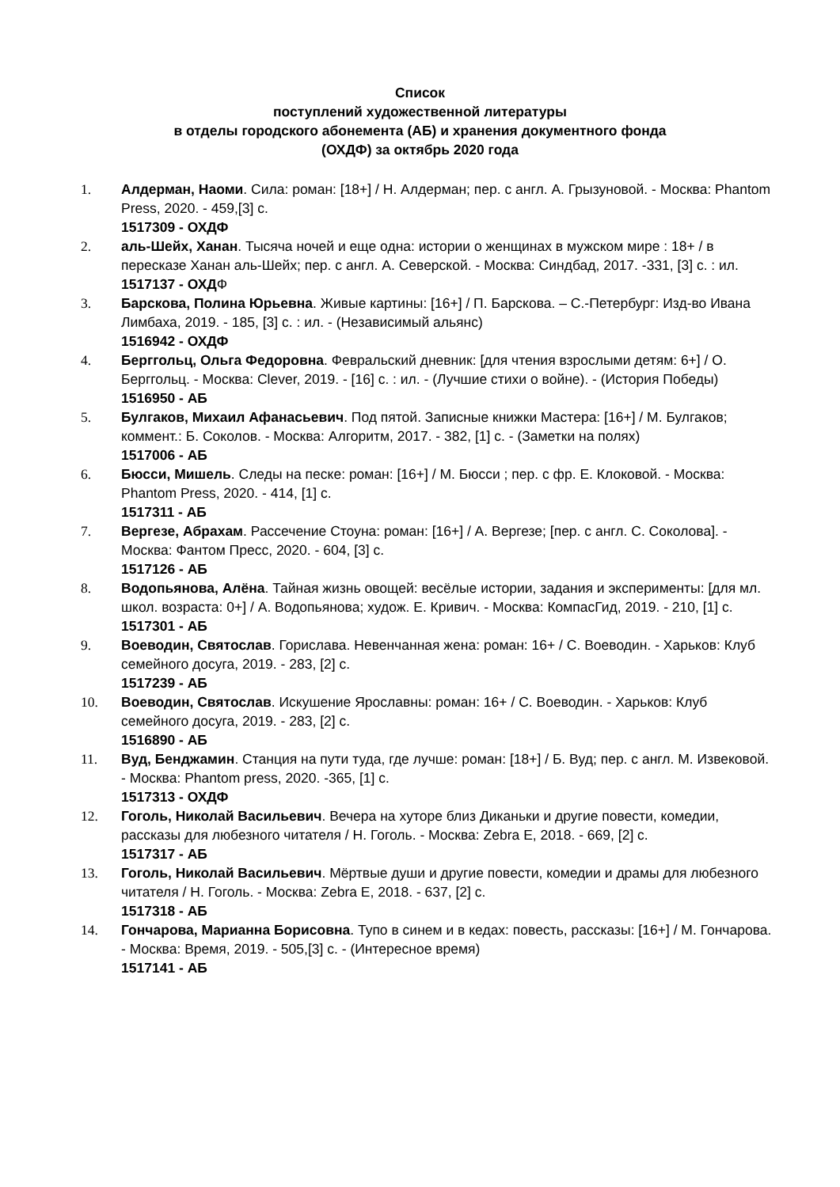Список
поступлений художественной литературы
в отделы городского абонемента (АБ) и хранения документного фонда
(ОХДФ) за октябрь 2020 года
1. Алдерман, Наоми. Сила: роман: [18+] / Н. Алдерман; пер. с англ. А. Грызуновой. - Москва: Phantom Press, 2020. - 459,[3] с.
1517309 - ОХДФ
2. аль-Шейх, Ханан. Тысяча ночей и еще одна: истории о женщинах в мужском мире : 18+ / в пересказе Ханан аль-Шейх; пер. с англ. А. Северской. - Москва: Синдбад, 2017. -331, [3] с. : ил.
1517137 - ОХДФ
3. Барскова, Полина Юрьевна. Живые картины: [16+] / П. Барскова. – С.-Петербург: Изд-во Ивана Лимбаха, 2019. - 185, [3] с. : ил. - (Независимый альянс)
1516942 - ОХДФ
4. Берггольц, Ольга Федоровна. Февральский дневник: [для чтения взрослыми детям: 6+] / О. Берггольц. - Москва: Clever, 2019. - [16] с. : ил. - (Лучшие стихи о войне). - (История Победы)
1516950 - АБ
5. Булгаков, Михаил Афанасьевич. Под пятой. Записные книжки Мастера: [16+] / М. Булгаков; коммент.: Б. Соколов. - Москва: Алгоритм, 2017. - 382, [1] с. - (Заметки на полях)
1517006 - АБ
6. Бюсси, Мишель. Следы на песке: роман: [16+] / М. Бюсси ; пер. с фр. Е. Клоковой. - Москва: Phantom Press, 2020. - 414, [1] с.
1517311 - АБ
7. Вергезе, Абрахам. Рассечение Стоуна: роман: [16+] / А. Вергезе; [пер. с англ. С. Соколова]. - Москва: Фантом Пресс, 2020. - 604, [3] с.
1517126 - АБ
8. Водопьянова, Алёна. Тайная жизнь овощей: весёлые истории, задания и эксперименты: [для мл. школ. возраста: 0+] / А. Водопьянова; худож. Е. Кривич. - Москва: КомпасГид, 2019. - 210, [1] с.
1517301 - АБ
9. Воеводин, Святослав. Горислава. Невенчанная жена: роман: 16+ / С. Воеводин. - Харьков: Клуб семейного досуга, 2019. - 283, [2] с.
1517239 - АБ
10. Воеводин, Святослав. Искушение Ярославны: роман: 16+ / С. Воеводин. - Харьков: Клуб семейного досуга, 2019. - 283, [2] с.
1516890 - АБ
11. Вуд, Бенджамин. Станция на пути туда, где лучше: роман: [18+] / Б. Вуд; пер. с англ. М. Извековой. - Москва: Phantom press, 2020. -365, [1] с.
1517313 - ОХДФ
12. Гоголь, Николай Васильевич. Вечера на хуторе близ Диканьки и другие повести, комедии, рассказы для любезного читателя / Н. Гоголь. - Москва: Zebra E, 2018. - 669, [2] с.
1517317 - АБ
13. Гоголь, Николай Васильевич. Мёртвые души и другие повести, комедии и драмы для любезного читателя / Н. Гоголь. - Москва: Zebra E, 2018. - 637, [2] с.
1517318 - АБ
14. Гончарова, Марианна Борисовна. Тупо в синем и в кедах: повесть, рассказы: [16+] / М. Гончарова. - Москва: Время, 2019. - 505,[3] с. - (Интересное время)
1517141 - АБ